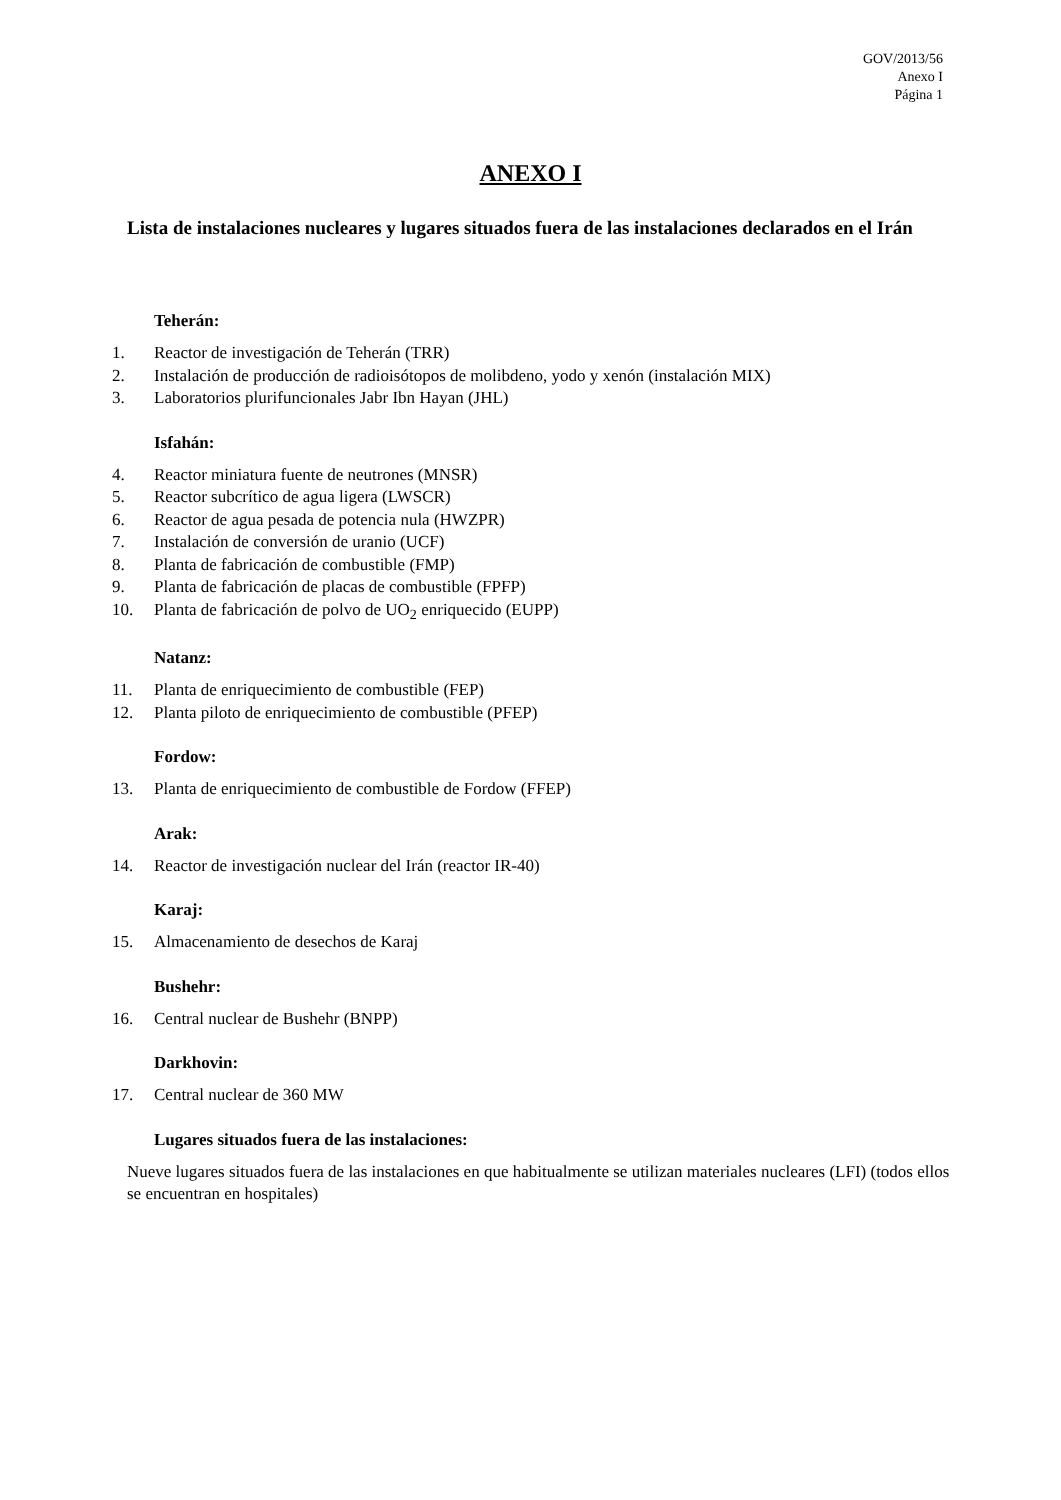GOV/2013/56
Anexo I
Página 1
ANEXO I
Lista de instalaciones nucleares y lugares situados fuera de las instalaciones declarados en el Irán
Teherán:
1. Reactor de investigación de Teherán (TRR)
2. Instalación de producción de radioisótopos de molibdeno, yodo y xenón (instalación MIX)
3. Laboratorios plurifuncionales Jabr Ibn Hayan (JHL)
Isfahán:
4. Reactor miniatura fuente de neutrones (MNSR)
5. Reactor subcrítico de agua ligera (LWSCR)
6. Reactor de agua pesada de potencia nula (HWZPR)
7. Instalación de conversión de uranio (UCF)
8. Planta de fabricación de combustible (FMP)
9. Planta de fabricación de placas de combustible (FPFP)
10. Planta de fabricación de polvo de UO<sub>2</sub> enriquecido (EUPP)
Natanz:
11. Planta de enriquecimiento de combustible (FEP)
12. Planta piloto de enriquecimiento de combustible (PFEP)
Fordow:
13. Planta de enriquecimiento de combustible de Fordow (FFEP)
Arak:
14. Reactor de investigación nuclear del Irán (reactor IR-40)
Karaj:
15. Almacenamiento de desechos de Karaj
Bushehr:
16. Central nuclear de Bushehr (BNPP)
Darkhovin:
17. Central nuclear de 360 MW
Lugares situados fuera de las instalaciones:
Nueve lugares situados fuera de las instalaciones en que habitualmente se utilizan materiales nucleares (LFI) (todos ellos se encuentran en hospitales)